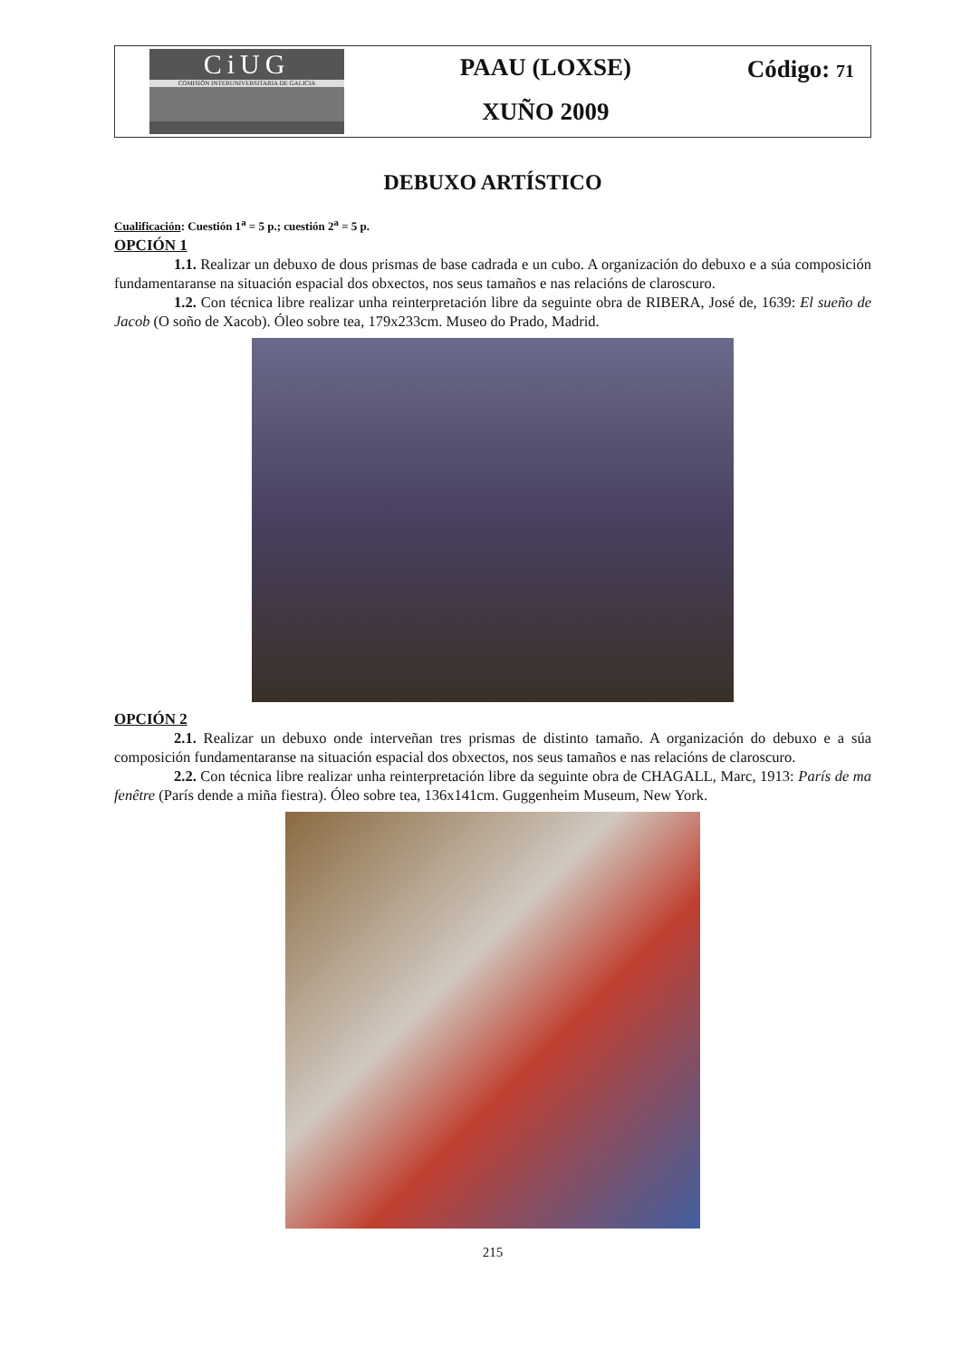CiUG
COMISIÓN INTERUNIVERSITARIA DE GALICIA
PAAU (LOXSE)
XUÑO 2009
Código: 71
DEBUXO ARTÍSTICO
Cualificación: Cuestión 1<sup>a</sup> = 5 p.; cuestión 2<sup>a</sup> = 5 p.
OPCIÓN 1
1.1. Realizar un debuxo de dous prismas de base cadrada e un cubo. A organización do debuxo e a súa composición fundamentaranse na situación espacial dos obxectos, nos seus tamaños e nas relacións de claroscuro.
1.2. Con técnica libre realizar unha reinterpretación libre da seguinte obra de RIBERA, José de, 1639: El sueño de Jacob (O soño de Xacob). Óleo sobre tea, 179x233cm. Museo do Prado, Madrid.
OPCIÓN 2
2.1. Realizar un debuxo onde interveñan tres prismas de distinto tamaño. A organización do debuxo e a súa composición fundamentaranse na situación espacial dos obxectos, nos seus tamaños e nas relacións de claroscuro.
2.2. Con técnica libre realizar unha reinterpretación libre da seguinte obra de CHAGALL, Marc, 1913: París de ma fenêtre (París dende a miña fiestra). Óleo sobre tea, 136x141cm. Guggenheim Museum, New York.
215